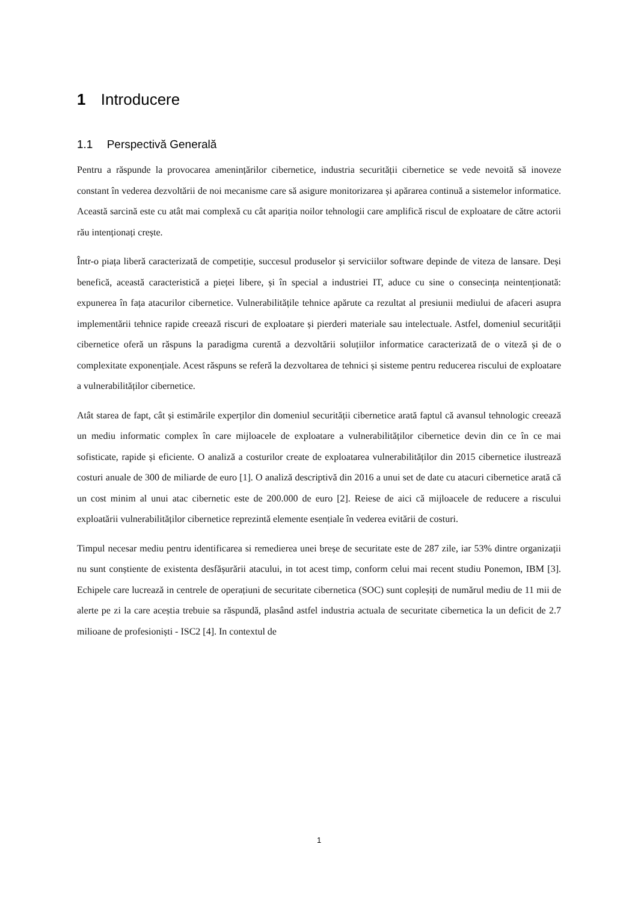1 Introducere
1.1 Perspectivă Generală
Pentru a răspunde la provocarea amenințărilor cibernetice, industria securității cibernetice se vede nevoită să inoveze constant în vederea dezvoltării de noi mecanisme care să asigure monitorizarea și apărarea continuă a sistemelor informatice. Această sarcină este cu atât mai complexă cu cât apariția noilor tehnologii care amplifică riscul de exploatare de către actorii rău intenționați crește.
Într-o piața liberă caracterizată de competiție, succesul produselor și serviciilor software depinde de viteza de lansare. Deși benefică, această caracteristică a pieței libere, și în special a industriei IT, aduce cu sine o consecința neintenționată: expunerea în fața atacurilor cibernetice. Vulnerabilitățile tehnice apărute ca rezultat al presiunii mediului de afaceri asupra implementării tehnice rapide creează riscuri de exploatare și pierderi materiale sau intelectuale. Astfel, domeniul securității cibernetice oferă un răspuns la paradigma curentă a dezvoltării soluțiilor informatice caracterizată de o viteză și de o complexitate exponențiale. Acest răspuns se referă la dezvoltarea de tehnici și sisteme pentru reducerea riscului de exploatare a vulnerabilităților cibernetice.
Atât starea de fapt, cât și estimările experților din domeniul securității cibernetice arată faptul că avansul tehnologic creează un mediu informatic complex în care mijloacele de exploatare a vulnerabilităților cibernetice devin din ce în ce mai sofisticate, rapide și eficiente. O analiză a costurilor create de exploatarea vulnerabilităților din 2015 cibernetice ilustrează costuri anuale de 300 de miliarde de euro [1]. O analiză descriptivă din 2016 a unui set de date cu atacuri cibernetice arată că un cost minim al unui atac cibernetic este de 200.000 de euro [2]. Reiese de aici că mijloacele de reducere a riscului exploatării vulnerabilităților cibernetice reprezintă elemente esențiale în vederea evitării de costuri.
Timpul necesar mediu pentru identificarea si remedierea unei breșe de securitate este de 287 zile, iar 53% dintre organizații nu sunt conștiente de existenta desfășurării atacului, in tot acest timp, conform celui mai recent studiu Ponemon, IBM [3]. Echipele care lucrează in centrele de operațiuni de securitate cibernetica (SOC) sunt copleșiți de numărul mediu de 11 mii de alerte pe zi la care aceștia trebuie sa răspundă, plasând astfel industria actuala de securitate cibernetica la un deficit de 2.7 milioane de profesioniști - ISC2 [4]. In contextul de
1